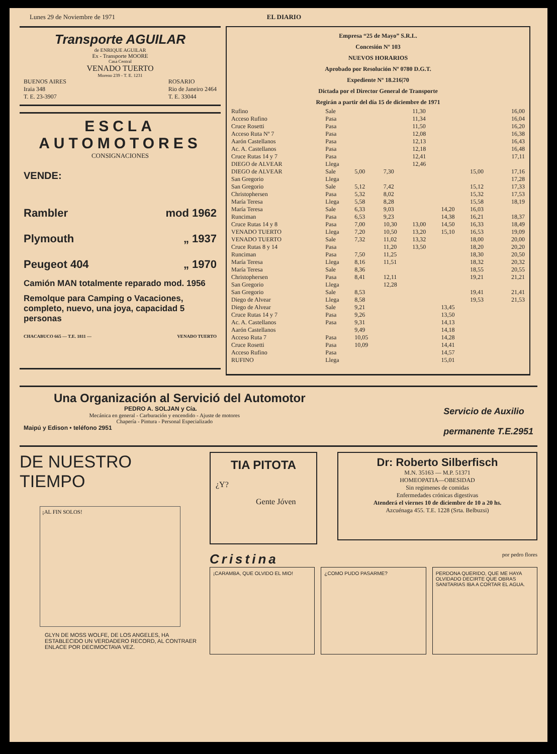Lunes 29 de Noviembre de 1971 EL DIARIO
Transporte AGUILAR
de ENRIQUE AGUILAR
Ex - Transporte MOORE
Casa Central
VENADO TUERTO
Moreno 239 - T. E. 1231
BUENOS AIRES
Iraia 348
T. E. 23-3907
ROSARIO
Rio de Janeiro 2464
T. E. 33044
ESCLA AUTOMOTORES
CONSIGNACIONES
VENDE:
Rambler mod 1962
Plymouth „ 1937
Peugeot 404 „ 1970
Camión MAN totalmente reparado mod. 1956
Remolque para Camping o Vacaciones, completo, nuevo, una joya, capacidad 5 personas
CHACABUCO 665 — T.E. 1811 — VENADO TUERTO
Empresa “25 de Mayo” S.R.L.
Concesión Nº 103
NUEVOS HORARIOS
Aprobado por Resolución Nº 0780 D.G.T.
Expediente Nº 18.216|70
Dictada por el Director General de Transporte
Regirán a partir del día 15 de diciembre de 1971
| Rufino | Sale | | | 11,30 | | | 16,00 |
| Acceso Rufino | Pasa | | | 11,34 | | | 16,04 |
| Cruce Rosetti | Pasa | | | 11,50 | | | 16,20 |
| Acceso Ruta Nº 7 | Pasa | | | 12,08 | | | 16,38 |
| Aarón Castellanos | Pasa | | | 12,13 | | | 16,43 |
| Ac. A. Castellanos | Pasa | | | 12,18 | | | 16,48 |
| Cruce Rutas 14 y 7 | Pasa | | | 12,41 | | | 17,11 |
| DIEGO de ALVEAR | Llega | | | 12,46 | | | |
| DIEGO de ALVEAR | Sale | 5,00 | 7,30 | | | 15,00 | 17,16 |
| San Gregorio | Llega | | | | | | 17,28 |
| San Gregorio | Sale | 5,12 | 7,42 | | | 15,12 | 17,33 |
| Christophersen | Pasa | 5,32 | 8,02 | | | 15,32 | 17,53 |
| María Teresa | Llega | 5,58 | 8,28 | | | 15,58 | 18,19 |
| María Teresa | Sale | 6,33 | 9,03 | | 14,20 | 16,03 | |
| Runciman | Pasa | 6,53 | 9,23 | | 14,38 | 16,21 | 18,37 |
| Cruce Rutas 14 y 8 | Pasa | 7,00 | 10,30 | 13,00 | 14,50 | 16,33 | 18,49 |
| VENADO TUERTO | Llega | 7,20 | 10,50 | 13,20 | 15,10 | 16,53 | 19,09 |
| VENADO TUERTO | Sale | 7,32 | 11,02 | 13,32 | | 18,00 | 20,00 |
| Cruce Rutas 8 y 14 | Pasa | | 11,20 | 13,50 | | 18,20 | 20,20 |
| Runciman | Pasa | 7,50 | 11,25 | | | 18,30 | 20,50 |
| María Teresa | Llega | 8,16 | 11,51 | | | 18,32 | 20,32 |
| María Teresa | Sale | 8,36 | | | | 18,55 | 20,55 |
| Christophersen | Pasa | 8,41 | 12,11 | | | 19,21 | 21,21 |
| San Gregorio | Llega | | 12,28 | | | | |
| San Gregorio | Sale | 8,53 | | | | 19,41 | 21,41 |
| Diego de Alvear | Llega | 8,58 | | | | 19,53 | 21,53 |
| Diego de Alvear | Sale | 9,21 | | | 13,45 | | |
| Cruce Rutas 14 y 7 | Pasa | 9,26 | | | 13,50 | | |
| Ac. A. Castellanos | Pasa | 9,31 | | | 14,13 | | |
| Aarón Castellanos | | 9,49 | | | 14,18 | | |
| Acceso Ruta 7 | Pasa | 10,05 | | | 14,28 | | |
| Cruce Rosetti | Pasa | 10,09 | | | 14,41 | | |
| Acceso Rufino | Pasa | | | | 14,57 | | |
| RUFINO | Llega | | | | 15,01 | | |
Una Organización al Servició del Automotor
PEDRO A. SOLJAN y Cía.
Mecánica en general - Carburación y encendido - Ajuste de motores
Chapería - Pintura - Personal Especializado
Maipú y Edison • teléfono 2951
Servicio de Auxilio
permanente T.E.2951
DE NUESTRO TIEMPO
¡AL FIN SOLOS!
GLYN DE MOSS WOLFE, DE LOS ANGELES, HA ESTABLECIDO UN VERDADERO RECORD, AL CONTRAER ENLACE POR DECIMOCTAVA VEZ.
TIA PITOTA
¿Y?
Gente Jóven
Dr: Roberto Silberfisch
M.N. 35163 — M.P. 51371
HOMEOPATIA—OBESIDAD
Sin regimenes de comidas
Enfermedades crónicas digestivas
Atenderá el viernes 10 de diciembre de 10 a 20 hs.
Azcuénaga 455. T.E. 1228 (Srta. Belbuzsi)
Cristina por pedro flores
¡CARAMBA, QUE OLVIDO EL MIO! ¿COMO PUDO PASARME? PERDONA QUERIDO, QUE ME HAYA OLVIDADO DECIRTE QUE OBRAS SANITARIAS IBA A CORTAR EL AGUA.